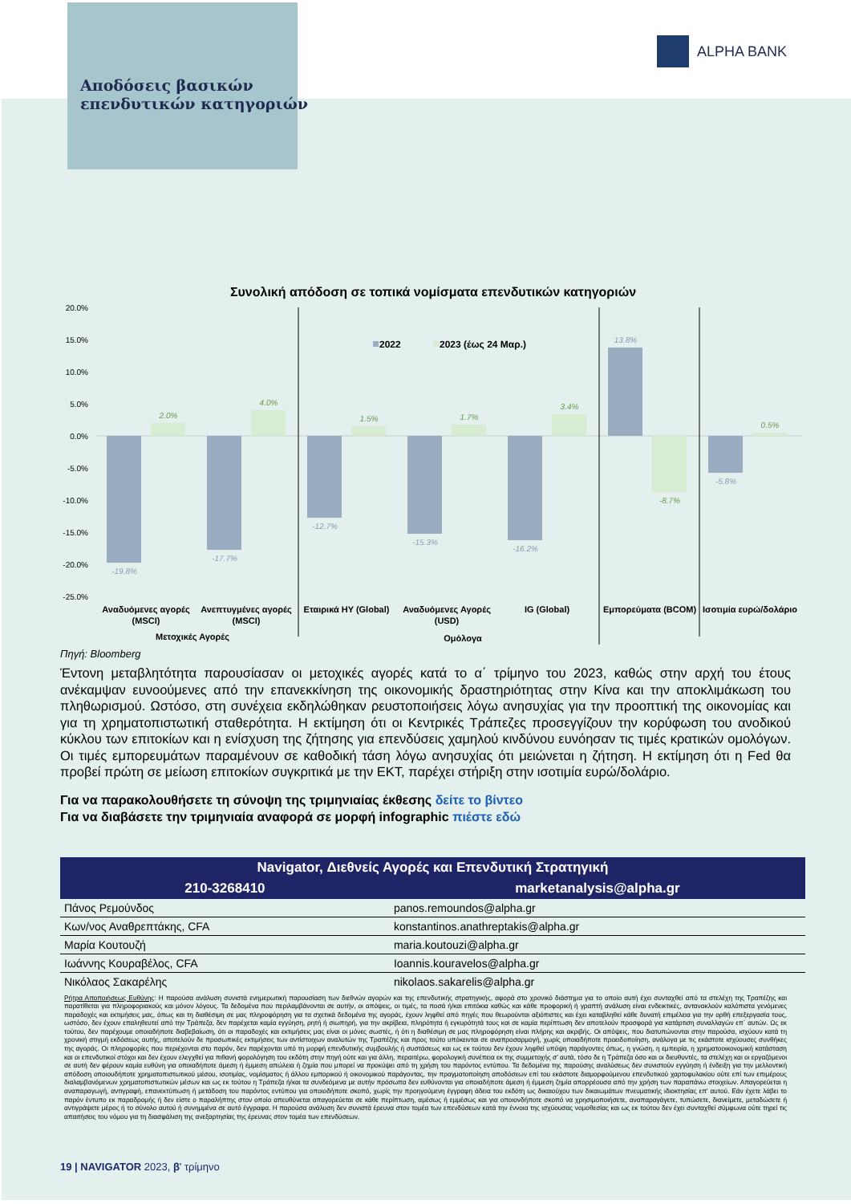ALPHA BANK
Αποδόσεις βασικών
επενδυτικών κατηγοριών
Συνολική απόδοση σε τοπικά νομίσματα επενδυτικών κατηγοριών
20.0%
15.0%
10.0%
5.0%
0.0%
-5.0%
-10.0%
-15.0%
-20.0%
-25.0%
2022
2023 (έως 24 Μαρ.)
-19.8%
-17.7%
-12.7%
-15.3%
-16.2%
13.8%
-5.8%
2.0%
4.0%
1.5%
1.7%
3.4%
-8.7%
0.5%
Αναδυόμενες αγορές
(MSCI)
Ανεπτυγμένες αγορές
(MSCI)
Εταιρικά HY (Global)
Αναδυόμενες Αγορές
(USD)
IG (Global)
Εμπορεύματα (BCOM)
Ισοτιμία ευρώ/δολάριο
Μετοχικές Αγορές
Ομόλογα
Πηγή: Bloomberg
Έντονη μεταβλητότητα παρουσίασαν οι μετοχικές αγορές κατά το α΄ τρίμηνο του 2023, καθώς στην αρχή του έτους ανέκαμψαν ευνοούμενες από την επανεκκίνηση της οικονομικής δραστηριότητας στην Κίνα και την αποκλιμάκωση του πληθωρισμού. Ωστόσο, στη συνέχεια εκδηλώθηκαν ρευστοποιήσεις λόγω ανησυχίας για την προοπτική της οικονομίας και για τη χρηματοπιστωτική σταθερότητα. Η εκτίμηση ότι οι Κεντρικές Τράπεζες προσεγγίζουν την κορύφωση του ανοδικού κύκλου των επιτοκίων και η ενίσχυση της ζήτησης για επενδύσεις χαμηλού κινδύνου ευνόησαν τις τιμές κρατικών ομολόγων. Οι τιμές εμπορευμάτων παραμένουν σε καθοδική τάση λόγω ανησυχίας ότι μειώνεται η ζήτηση. Η εκτίμηση ότι η Fed θα προβεί πρώτη σε μείωση επιτοκίων συγκριτικά με την ΕΚΤ, παρέχει στήριξη στην ισοτιμία ευρώ/δολάριο.
Για να παρακολουθήσετε τη σύνοψη της τριμηνιαίας έκθεσης δείτε το βίντεο
Για να διαβάσετε την τριμηνιαία αναφορά σε μορφή infographic πιέστε εδώ
| Navigator, Διεθνείς Αγορές και Επενδυτική Στρατηγική | |
| --- | --- |
| 210-3268410 | marketanalysis@alpha.gr |
| Πάνος Ρεμούνδος | panos.remoundos@alpha.gr |
| Κων/νος Αναθρεπτάκης, CFA | konstantinos.anathreptakis@alpha.gr |
| Μαρία Κουτουζή | maria.koutouzi@alpha.gr |
| Ιωάννης Κουραβέλος, CFA | Ioannis.kouravelos@alpha.gr |
| Νικόλαος Σακαρέλης | nikolaos.sakarelis@alpha.gr |
Ρήτρα Αποποιήσεως Ευθύνης: Η παρούσα ανάλυση συνιστά ενημερωτική παρουσίαση των διεθνών αγορών και της επενδυτικής στρατηγικής, αφορά στο χρονικό διάστημα για το οποίο αυτή έχει συνταχθεί από τα στελέχη της Τραπέζης και παρατίθεται για πληροφοριακούς και μόνον λόγους. Τα δεδομένα που περιλαμβάνονται σε αυτήν, οι απόψεις, οι τιμές, τα ποσά ή/και επιτόκια καθώς και κάθε προφορική ή γραπτή ανάλυση είναι ενδεικτικές, αντανακλούν καλόπιστα γενόμενες παραδοχές και εκτιμήσεις μας, όπως και τη διαθέσιμη σε μας πληροφόρηση για τα σχετικά δεδομένα της αγοράς, έχουν ληφθεί από πηγές που θεωρούνται αξιόπιστες και έχει καταβληθεί κάθε δυνατή επιμέλεια για την ορθή επεξεργασία τους, ωστόσο, δεν έχουν επαληθευτεί από την Τράπεζα, δεν παρέχεται καμία εγγύηση, ρητή ή σιωπηρή, για την ακρίβεια, πληρότητα ή εγκυρότητά τους και σε καμία περίπτωση δεν αποτελούν προσφορά για κατάρτιση συναλλαγών επ΄ αυτών. Ως εκ τούτου, δεν παρέχουμε οποιαδήποτε διαβεβαίωση, ότι οι παραδοχές και εκτιμήσεις μας είναι οι μόνες σωστές, ή ότι η διαθέσιμη σε μας πληροφόρηση είναι πλήρης και ακριβής. Οι απόψεις, που διατυπώνονται στην παρούσα, ισχύουν κατά τη χρονική στιγμή εκδόσεως αυτής, αποτελούν δε προσωπικές εκτιμήσεις των αντίστοιχων αναλυτών της Τραπέζης και προς τούτο υπόκεινται σε αναπροσαρμογή, χωρίς οποιαδήποτε προειδοποίηση, ανάλογα με τις εκάστοτε ισχύουσες συνθήκες της αγοράς. Οι πληροφορίες που περιέχονται στο παρόν, δεν παρέχονται υπό τη μορφή επενδυτικής συμβουλής ή συστάσεως και ως εκ τούτου δεν έχουν ληφθεί υπόψη παράγοντες όπως, η γνώση, η εμπειρία, η χρηματοοικονομική κατάσταση και οι επενδυτικοί στόχοι και δεν έχουν ελεγχθεί για πιθανή φορολόγηση του εκδότη στην πηγή ούτε και για άλλη, περαιτέρω, φορολογική συνέπεια εκ της συμμετοχής σ' αυτά, τόσο δε η Τράπεζα όσο και οι διευθυντές, τα στελέχη και οι εργαζόμενοι σε αυτή δεν φέρουν καμία ευθύνη για οποιαδήποτε άμεση ή έμμεση απώλεια ή ζημία που μπορεί να προκύψει από τη χρήση του παρόντος εντύπου. Τα δεδομένα της παρούσης αναλύσεως δεν συνιστούν εγγύηση ή ένδειξη για την μελλοντική απόδοση οποιουδήποτε χρηματοπιστωτικού μέσου, ισοτιμίας, νομίσματος ή άλλου εμπορικού ή οικονομικού παράγοντας, την πραγματοποίηση αποδόσεων επί του εκάστοτε διαμορφούμενου επενδυτικού χαρτοφυλακίου ούτε επί των επιμέρους διαλαμβανόμενων χρηματοπιστωτικών μέσων και ως εκ τούτου η Τράπεζα ή/και τα συνδεόμενα με αυτήν πρόσωπα δεν ευθύνονται για οποιαδήποτε άμεση ή έμμεση ζημία απορρέουσα από την χρήση των παραπάνω στοιχείων. Απαγορεύεται η αναπαραγωγή, αντιγραφή, επανεκτύπωση ή μετάδοση του παρόντος εντύπου για οποιοδήποτε σκοπό, χωρίς την προηγούμενη έγγραφη άδεια του εκδότη ως δικαιούχου των δικαιωμάτων πνευματικής ιδιοκτησίας επ' αυτού. Εάν έχετε λάβει το παρόν έντυπο εκ παραδρομής ή δεν είστε ο παραλήπτης στον οποίο απευθύνεται απαγορεύεται σε κάθε περίπτωση, αμέσως ή εμμέσως και για οποιονδήποτε σκοπό να χρησιμοποιήσετε, αναπαραγάγετε, τυπώσετε, διανείμετε, μεταδώσετε ή αντιγράψετε μέρος ή το σύνολο αυτού ή συνημμένα σε αυτό έγγραφα. Η παρούσα ανάλυση δεν συνιστά έρευνα στον τομέα των επενδύσεων κατά την έννοια της ισχύουσας νομοθεσίας και ως εκ τούτου δεν έχει συνταχθεί σύμφωνα ούτε τηρεί τις απαιτήσεις του νόμου για τη διασφάλιση της ανεξαρτησίας της έρευνας στον τομέα των επενδύσεων.
19 | NAVIGATOR 2023, β' τρίμηνο